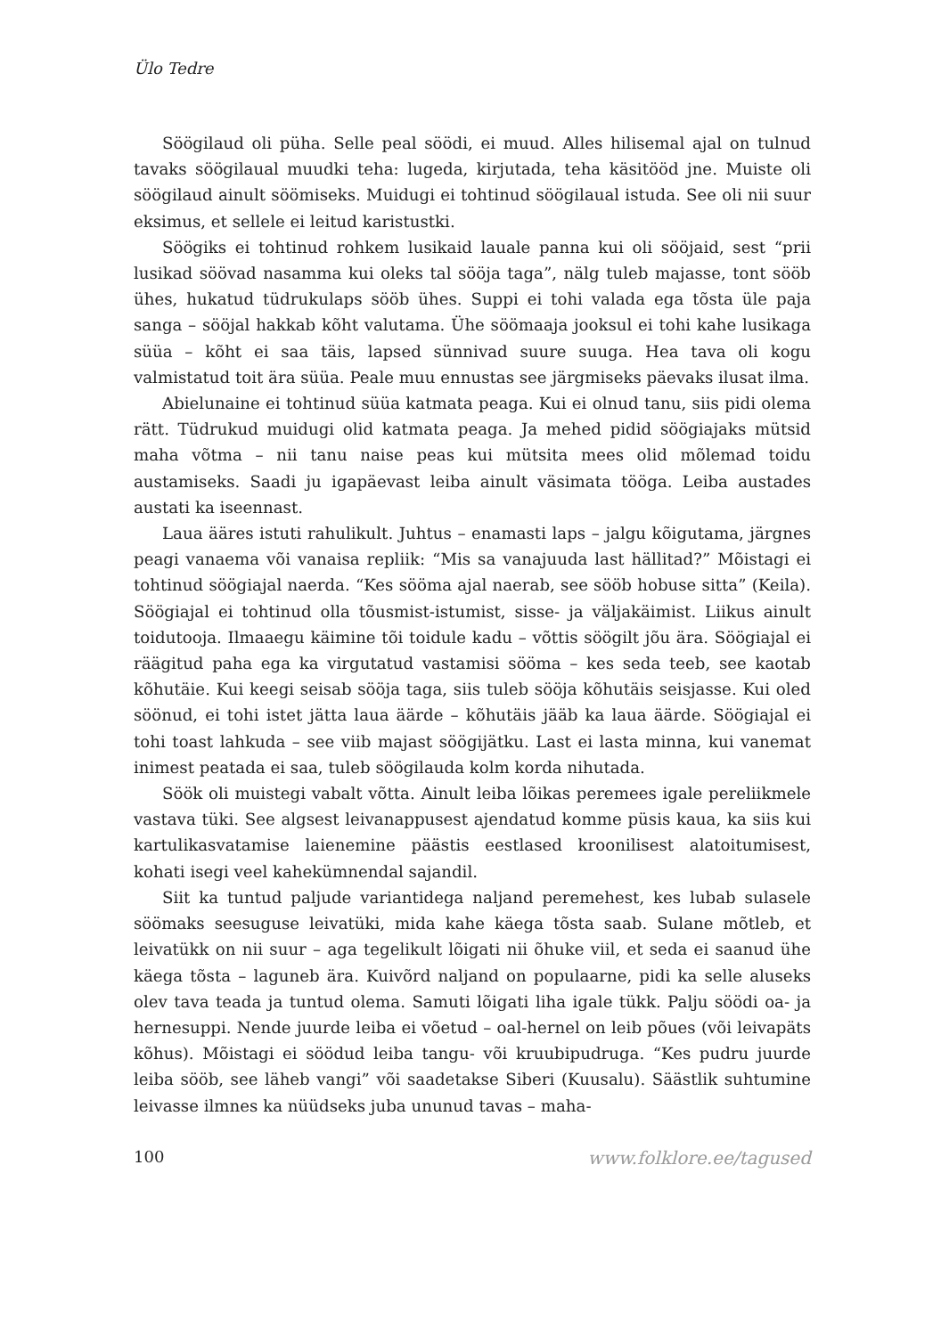Ülo Tedre
Söögilaud oli püha. Selle peal söödi, ei muud. Alles hilisemal ajal on tulnud tavaks söögilaual muudki teha: lugeda, kirjutada, teha käsitööd jne. Muiste oli söögilaud ainult söömiseks. Muidugi ei tohtinud söögilaual istuda. See oli nii suur eksimus, et sellele ei leitud karistustki.
Söögiks ei tohtinud rohkem lusikaid lauale panna kui oli sööjaid, sest “prii lusikad söövad nasamma kui oleks tal sööja taga”, nälg tuleb majasse, tont sööb ühes, hukatud tüdrukulaps sööb ühes. Suppi ei tohi valada ega tõsta üle paja sanga – sööjal hakkab kõht valutama. Ühe söömaaja jooksul ei tohi kahe lusikaga süüa – kõht ei saa täis, lapsed sünnivad suure suuga. Hea tava oli kogu valmistatud toit ära süüa. Peale muu ennustas see järgmiseks päevaks ilusat ilma.
Abielunaine ei tohtinud süüa katmata peaga. Kui ei olnud tanu, siis pidi olema rätt. Tüdrukud muidugi olid katmata peaga. Ja mehed pidid söögiajaks mütsid maha võtma – nii tanu naise peas kui mütsita mees olid mõlemad toidu austamiseks. Saadi ju igapäevast leiba ainult väsimata tööga. Leiba austades austati ka iseennast.
Laua ääres istuti rahulikult. Juhtus – enamasti laps – jalgu kõigutama, järgnes peagi vanaema või vanaisa repliik: “Mis sa vanajuuda last hällitad?” Mõistagi ei tohtinud söögiajal naerda. “Kes sööma ajal naerab, see sööb hobuse sitta” (Keila). Söögiajal ei tohtinud olla tõusmist-istumist, sisse- ja väljakäimist. Liikus ainult toidutooja. Ilmaaegu käimine tõi toidule kadu – võttis söögilt jõu ära. Söögiajal ei räägitud paha ega ka virgutatud vastamisi sööma – kes seda teeb, see kaotab kõhutäie. Kui keegi seisab sööja taga, siis tuleb sööja kõhutäis seisjasse. Kui oled söönud, ei tohi istet jätta laua äärde – kõhutäis jääb ka laua äärde. Söögiajal ei tohi toast lahkuda – see viib majast söögijätku. Last ei lasta minna, kui vanemat inimest peatada ei saa, tuleb söögilauda kolm korda nihutada.
Söök oli muistegi vabalt võtta. Ainult leiba lõikas peremees igale pereliikmele vastava tüki. See algsest leivanappusest ajendatud komme püsis kaua, ka siis kui kartulikasvatamise laienemine päästis eestlased kroonilisest alatoitumisest, kohati isegi veel kahekümnendal sajandil.
Siit ka tuntud paljude variantidega naljand peremehest, kes lubab sulasele söömaks seesuguse leivatüki, mida kahe käega tõsta saab. Sulane mõtleb, et leivatükk on nii suur – aga tegelikult lõigati nii õhuke viil, et seda ei saanud ühe käega tõsta – laguneb ära. Kuivõrd naljand on populaarne, pidi ka selle aluseks olev tava teada ja tuntud olema. Samuti lõigati liha igale tükk. Palju söödi oa- ja hernesuppi. Nende juurde leiba ei võetud – oal-hernel on leib põues (või leivapäts kõhus). Mõistagi ei söödud leiba tangu- või kruubipudruga. “Kes pudru juurde leiba sööb, see läheb vangi” või saadetakse Siberi (Kuusalu). Säästlik suhtumine leivasse ilmnes ka nüüdseks juba ununud tavas – maha-
100 www.folklore.ee/tagused